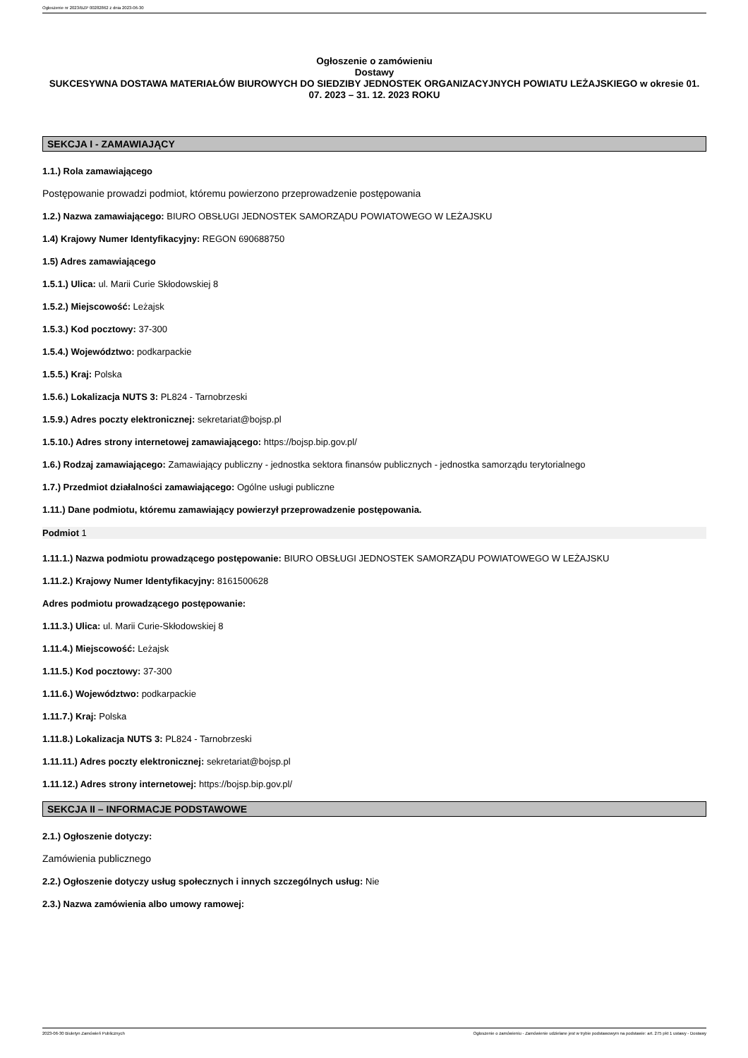Ogłoszenie nr 2023/BZP 00282862 z dnia 2023-06-30
Ogłoszenie o zamówieniu
Dostawy
SUKCESYWNA DOSTAWA MATERIAŁÓW BIUROWYCH DO SIEDZIBY JEDNOSTEK ORGANIZACYJNYCH POWIATU LEŻAJSKIEGO w okresie 01. 07. 2023 – 31. 12. 2023 ROKU
SEKCJA I - ZAMAWIAJĄCY
1.1.) Rola zamawiającego
Postępowanie prowadzi podmiot, któremu powierzono przeprowadzenie postępowania
1.2.) Nazwa zamawiającego: BIURO OBSŁUGI JEDNOSTEK SAMORZĄDU POWIATOWEGO W LEŻAJSKU
1.4) Krajowy Numer Identyfikacyjny: REGON 690688750
1.5) Adres zamawiającego
1.5.1.) Ulica: ul. Marii Curie Skłodowskiej 8
1.5.2.) Miejscowość: Leżajsk
1.5.3.) Kod pocztowy: 37-300
1.5.4.) Województwo: podkarpackie
1.5.5.) Kraj: Polska
1.5.6.) Lokalizacja NUTS 3: PL824 - Tarnobrzeski
1.5.9.) Adres poczty elektronicznej: sekretariat@bojsp.pl
1.5.10.) Adres strony internetowej zamawiającego: https://bojsp.bip.gov.pl/
1.6.) Rodzaj zamawiającego: Zamawiający publiczny - jednostka sektora finansów publicznych - jednostka samorządu terytorialnego
1.7.) Przedmiot działalności zamawiającego: Ogólne usługi publiczne
1.11.) Dane podmiotu, któremu zamawiający powierzył przeprowadzenie postępowania.
Podmiot 1
1.11.1.) Nazwa podmiotu prowadzącego postępowanie: BIURO OBSŁUGI JEDNOSTEK SAMORZĄDU POWIATOWEGO W LEŻAJSKU
1.11.2.) Krajowy Numer Identyfikacyjny: 8161500628
Adres podmiotu prowadzącego postępowanie:
1.11.3.) Ulica: ul. Marii Curie-Skłodowskiej 8
1.11.4.) Miejscowość: Leżajsk
1.11.5.) Kod pocztowy: 37-300
1.11.6.) Województwo: podkarpackie
1.11.7.) Kraj: Polska
1.11.8.) Lokalizacja NUTS 3: PL824 - Tarnobrzeski
1.11.11.) Adres poczty elektronicznej: sekretariat@bojsp.pl
1.11.12.) Adres strony internetowej: https://bojsp.bip.gov.pl/
SEKCJA II – INFORMACJE PODSTAWOWE
2.1.) Ogłoszenie dotyczy:
Zamówienia publicznego
2.2.) Ogłoszenie dotyczy usług społecznych i innych szczególnych usług: Nie
2.3.) Nazwa zamówienia albo umowy ramowej:
2023-06-30 Biuletyn Zamówień Publicznych Ogłoszenie o zamówieniu - Zamówienie udzielane jest w trybie podstawowym na podstawie: art. 275 pkt 1 ustawy - Dostawy